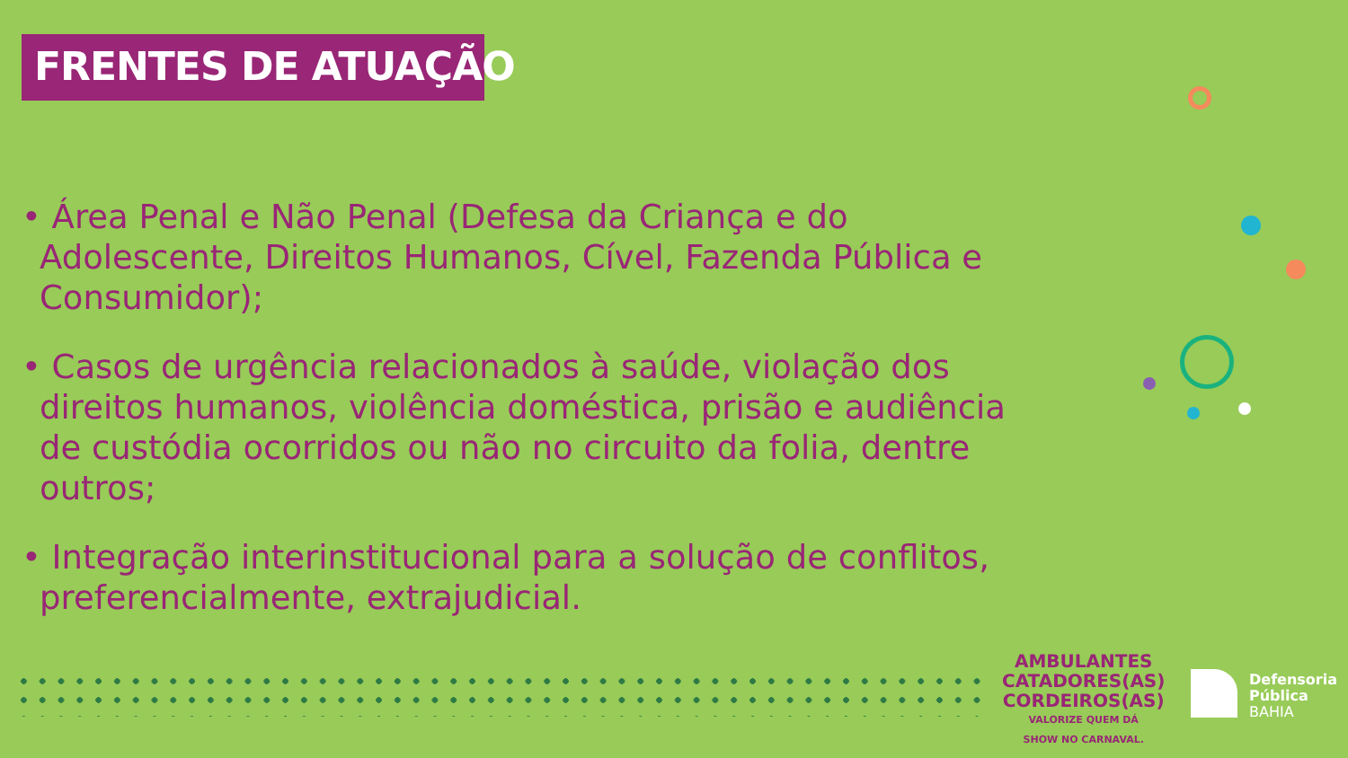FRENTES DE ATUAÇÃO
• Área Penal e Não Penal (Defesa da Criança e do Adolescente, Direitos Humanos, Cível, Fazenda Pública e Consumidor);
• Casos de urgência relacionados à saúde, violação dos direitos humanos, violência doméstica, prisão e audiência de custódia ocorridos ou não no circuito da folia, dentre outros;
• Integração interinstitucional para a solução de conflitos, preferencialmente, extrajudicial.
AMBULANTES
CATADORES(AS)
CORDEIROS(AS)
VALORIZE QUEM DÁ
SHOW NO CARNAVAL.
Defensoria
Pública
BAHIA